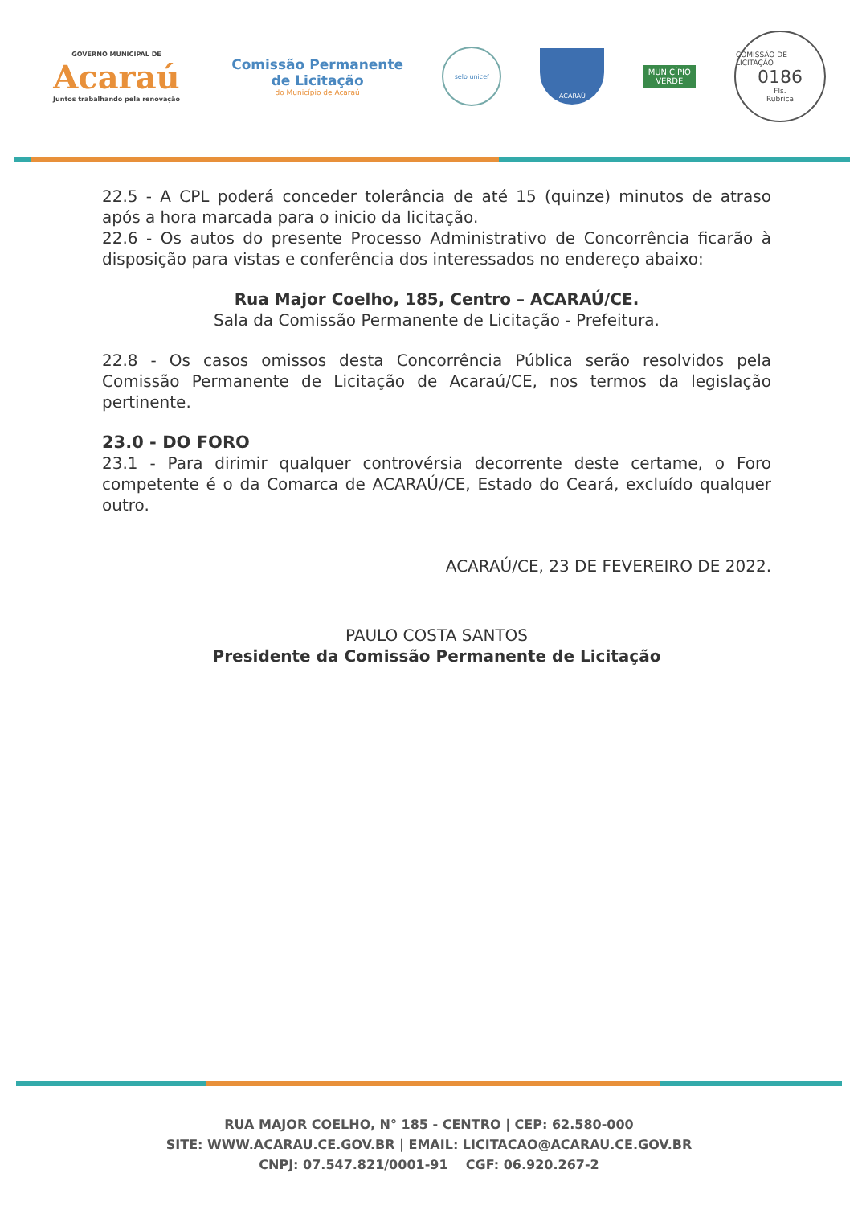GOVERNO MUNICIPAL DE
Acaraú
Juntos trabalhando pela renovação
Comissão Permanente
de Licitação
do Município de Acaraú
selo unicef
ACARAÚ
MUNICÍPIO
VERDE
COMISSÃO DE LICITAÇÃO
0186
Fls.
Rubrica
22.5 - A CPL poderá conceder tolerância de até 15 (quinze) minutos de atraso após a hora marcada para o inicio da licitação.
22.6 - Os autos do presente Processo Administrativo de Concorrência ficarão à disposição para vistas e conferência dos interessados no endereço abaixo:
Rua Major Coelho, 185, Centro – ACARAÚ/CE.
Sala da Comissão Permanente de Licitação - Prefeitura.
22.8 - Os casos omissos desta Concorrência Pública serão resolvidos pela Comissão Permanente de Licitação de Acaraú/CE, nos termos da legislação pertinente.
23.0 - DO FORO
23.1 - Para dirimir qualquer controvérsia decorrente deste certame, o Foro competente é o da Comarca de ACARAÚ/CE, Estado do Ceará, excluído qualquer outro.
ACARAÚ/CE, 23 DE FEVEREIRO DE 2022.
PAULO COSTA SANTOS
Presidente da Comissão Permanente de Licitação
RUA MAJOR COELHO, N° 185 - CENTRO | CEP: 62.580-000
SITE: WWW.ACARAU.CE.GOV.BR | EMAIL: LICITACAO@ACARAU.CE.GOV.BR
CNPJ: 07.547.821/0001-91 CGF: 06.920.267-2